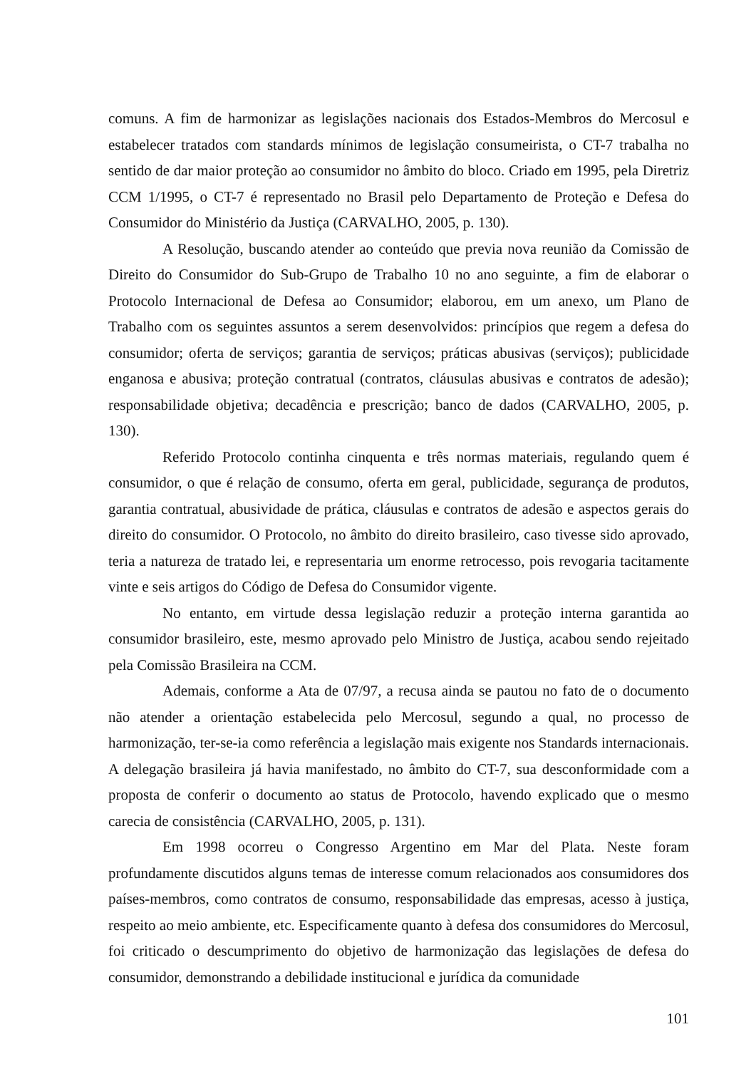comuns. A fim de harmonizar as legislações nacionais dos Estados-Membros do Mercosul e estabelecer tratados com standards mínimos de legislação consumeirista, o CT-7 trabalha no sentido de dar maior proteção ao consumidor no âmbito do bloco. Criado em 1995, pela Diretriz CCM 1/1995, o CT-7 é representado no Brasil pelo Departamento de Proteção e Defesa do Consumidor do Ministério da Justiça (CARVALHO, 2005, p. 130).
A Resolução, buscando atender ao conteúdo que previa nova reunião da Comissão de Direito do Consumidor do Sub-Grupo de Trabalho 10 no ano seguinte, a fim de elaborar o Protocolo Internacional de Defesa ao Consumidor; elaborou, em um anexo, um Plano de Trabalho com os seguintes assuntos a serem desenvolvidos: princípios que regem a defesa do consumidor; oferta de serviços; garantia de serviços; práticas abusivas (serviços); publicidade enganosa e abusiva; proteção contratual (contratos, cláusulas abusivas e contratos de adesão); responsabilidade objetiva; decadência e prescrição; banco de dados (CARVALHO, 2005, p. 130).
Referido Protocolo continha cinquenta e três normas materiais, regulando quem é consumidor, o que é relação de consumo, oferta em geral, publicidade, segurança de produtos, garantia contratual, abusividade de prática, cláusulas e contratos de adesão e aspectos gerais do direito do consumidor. O Protocolo, no âmbito do direito brasileiro, caso tivesse sido aprovado, teria a natureza de tratado lei, e representaria um enorme retrocesso, pois revogaria tacitamente vinte e seis artigos do Código de Defesa do Consumidor vigente.
No entanto, em virtude dessa legislação reduzir a proteção interna garantida ao consumidor brasileiro, este, mesmo aprovado pelo Ministro de Justiça, acabou sendo rejeitado pela Comissão Brasileira na CCM.
Ademais, conforme a Ata de 07/97, a recusa ainda se pautou no fato de o documento não atender a orientação estabelecida pelo Mercosul, segundo a qual, no processo de harmonização, ter-se-ia como referência a legislação mais exigente nos Standards internacionais. A delegação brasileira já havia manifestado, no âmbito do CT-7, sua desconformidade com a proposta de conferir o documento ao status de Protocolo, havendo explicado que o mesmo carecia de consistência (CARVALHO, 2005, p. 131).
Em 1998 ocorreu o Congresso Argentino em Mar del Plata. Neste foram profundamente discutidos alguns temas de interesse comum relacionados aos consumidores dos países-membros, como contratos de consumo, responsabilidade das empresas, acesso à justiça, respeito ao meio ambiente, etc. Especificamente quanto à defesa dos consumidores do Mercosul, foi criticado o descumprimento do objetivo de harmonização das legislações de defesa do consumidor, demonstrando a debilidade institucional e jurídica da comunidade
101